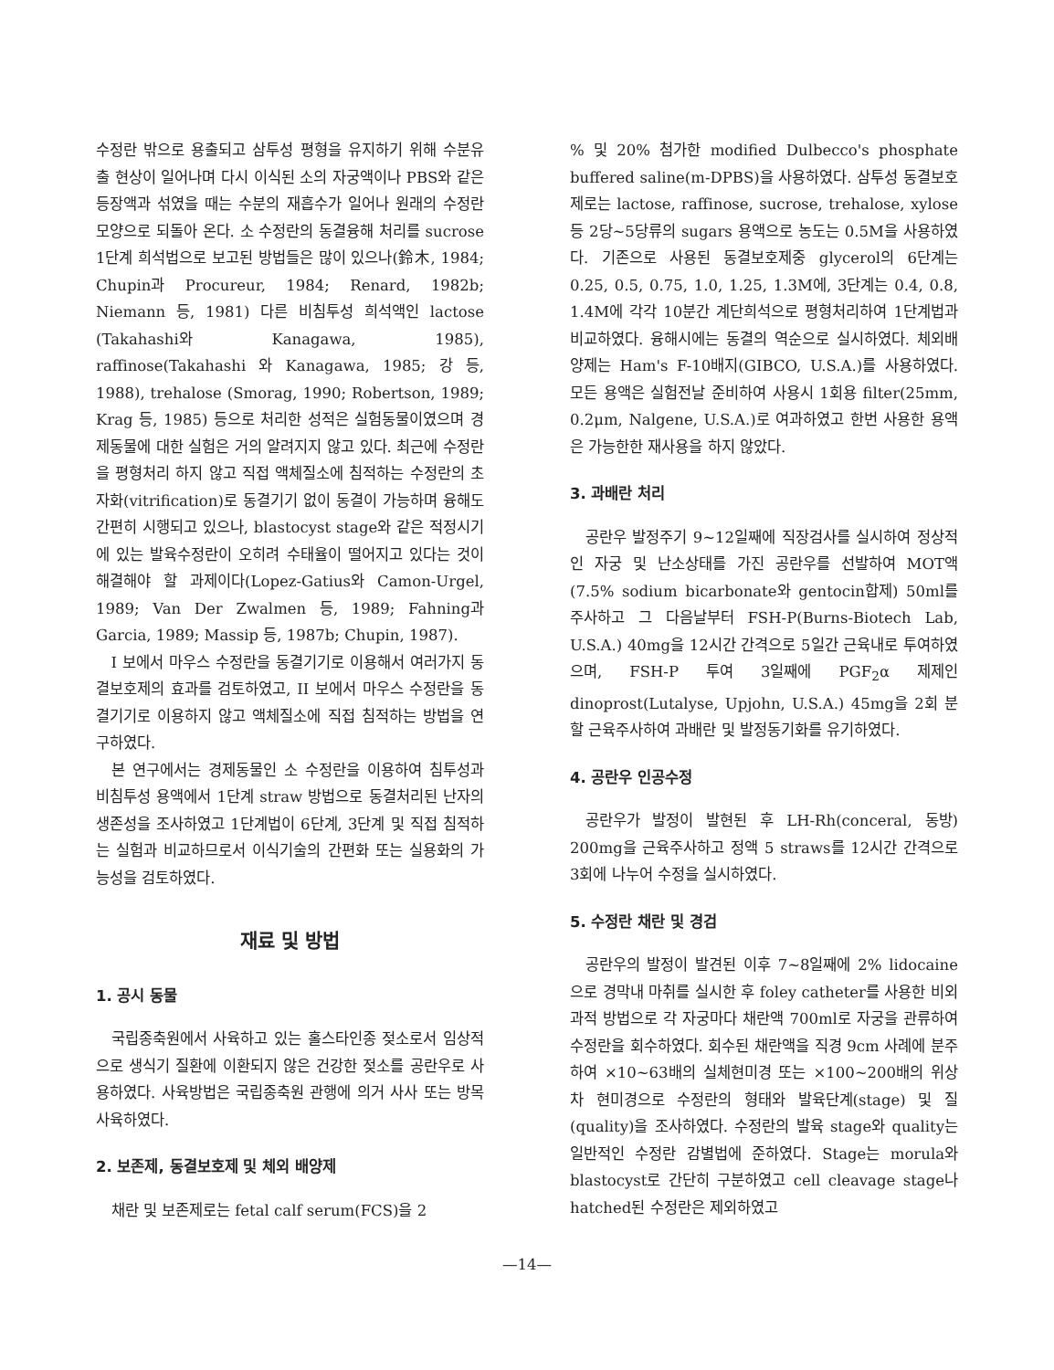수정란 밖으로 용출되고 삼투성 평형을 유지하기 위해 수분유출 현상이 일어나며 다시 이식된 소의 자궁액이나 PBS와 같은 등장액과 섞였을 때는 수분의 재흡수가 일어나 원래의 수정란 모양으로 되돌아 온다. 소 수정란의 동결융해 처리를 sucrose 1단계 희석법으로 보고된 방법들은 많이 있으나(鈴木, 1984; Chupin과 Procureur, 1984; Renard, 1982b; Niemann 등, 1981) 다른 비침투성 희석액인 lactose (Takahashi와 Kanagawa, 1985), raffinose(Takahashi 와 Kanagawa, 1985; 강 등, 1988), trehalose (Smorag, 1990; Robertson, 1989; Krag 등, 1985) 등으로 처리한 성적은 실험동물이였으며 경제동물에 대한 실험은 거의 알려지지 않고 있다. 최근에 수정란을 평형처리 하지 않고 직접 액체질소에 침적하는 수정란의 초자화(vitrification)로 동결기기 없이 동결이 가능하며 융해도 간편히 시행되고 있으나, blastocyst stage와 같은 적정시기에 있는 발육수정란이 오히려 수태율이 떨어지고 있다는 것이 해결해야 할 과제이다(Lopez-Gatius와 Camon-Urgel, 1989; Van Der Zwalmen 등, 1989; Fahning과 Garcia, 1989; Massip 등, 1987b; Chupin, 1987).
I 보에서 마우스 수정란을 동결기기로 이용해서 여러가지 동결보호제의 효과를 검토하였고, II 보에서 마우스 수정란을 동결기기로 이용하지 않고 액체질소에 직접 침적하는 방법을 연구하였다.
본 연구에서는 경제동물인 소 수정란을 이용하여 침투성과 비침투성 용액에서 1단계 straw 방법으로 동결처리된 난자의 생존성을 조사하였고 1단계법이 6단계, 3단계 및 직접 침적하는 실험과 비교하므로서 이식기술의 간편화 또는 실용화의 가능성을 검토하였다.
재료 및 방법
1. 공시 동물
국립종축원에서 사육하고 있는 홀스타인종 젖소로서 임상적으로 생식기 질환에 이환되지 않은 건강한 젖소를 공란우로 사용하였다. 사육방법은 국립종축원 관행에 의거 사사 또는 방목 사육하였다.
2. 보존제, 동결보호제 및 체외 배양제
채란 및 보존제로는 fetal calf serum(FCS)을 2
% 및 20% 첨가한 modified Dulbecco's phosphate buffered saline(m-DPBS)을 사용하였다. 삼투성 동결보호제로는 lactose, raffinose, sucrose, trehalose, xylose 등 2당~5당류의 sugars 용액으로 농도는 0.5M을 사용하였다. 기존으로 사용된 동결보호제중 glycerol의 6단계는 0.25, 0.5, 0.75, 1.0, 1.25, 1.3M에, 3단계는 0.4, 0.8, 1.4M에 각각 10분간 계단희석으로 평형처리하여 1단계법과 비교하였다. 융해시에는 동결의 역순으로 실시하였다. 체외배양제는 Ham's F-10배지(GIBCO, U.S.A.)를 사용하였다. 모든 용액은 실험전날 준비하여 사용시 1회용 filter(25mm, 0.2μm, Nalgene, U.S.A.)로 여과하였고 한번 사용한 용액은 가능한한 재사용을 하지 않았다.
3. 과배란 처리
공란우 발정주기 9~12일째에 직장검사를 실시하여 정상적인 자궁 및 난소상태를 가진 공란우를 선발하여 MOT액(7.5% sodium bicarbonate와 gentocin합제) 50ml를 주사하고 그 다음날부터 FSH-P(Burns-Biotech Lab, U.S.A.) 40mg을 12시간 간격으로 5일간 근육내로 투여하였으며, FSH-P 투여 3일째에 PGF<sub>2</sub>α 제제인 dinoprost(Lutalyse, Upjohn, U.S.A.) 45mg을 2회 분할 근육주사하여 과배란 및 발정동기화를 유기하였다.
4. 공란우 인공수정
공란우가 발정이 발현된 후 LH-Rh(conceral, 동방) 200mg을 근육주사하고 정액 5 straws를 12시간 간격으로 3회에 나누어 수정을 실시하였다.
5. 수정란 채란 및 경검
공란우의 발정이 발견된 이후 7~8일째에 2% lidocaine 으로 경막내 마취를 실시한 후 foley catheter를 사용한 비외과적 방법으로 각 자궁마다 채란액 700ml로 자궁을 관류하여 수정란을 회수하였다. 회수된 채란액을 직경 9cm 사례에 분주하여 ×10~63배의 실체현미경 또는 ×100~200배의 위상차 현미경으로 수정란의 형태와 발육단계(stage) 및 질(quality)을 조사하였다. 수정란의 발육 stage와 quality는 일반적인 수정란 감별법에 준하였다. Stage는 morula와 blastocyst로 간단히 구분하였고 cell cleavage stage나 hatched된 수정란은 제외하였고
—14—